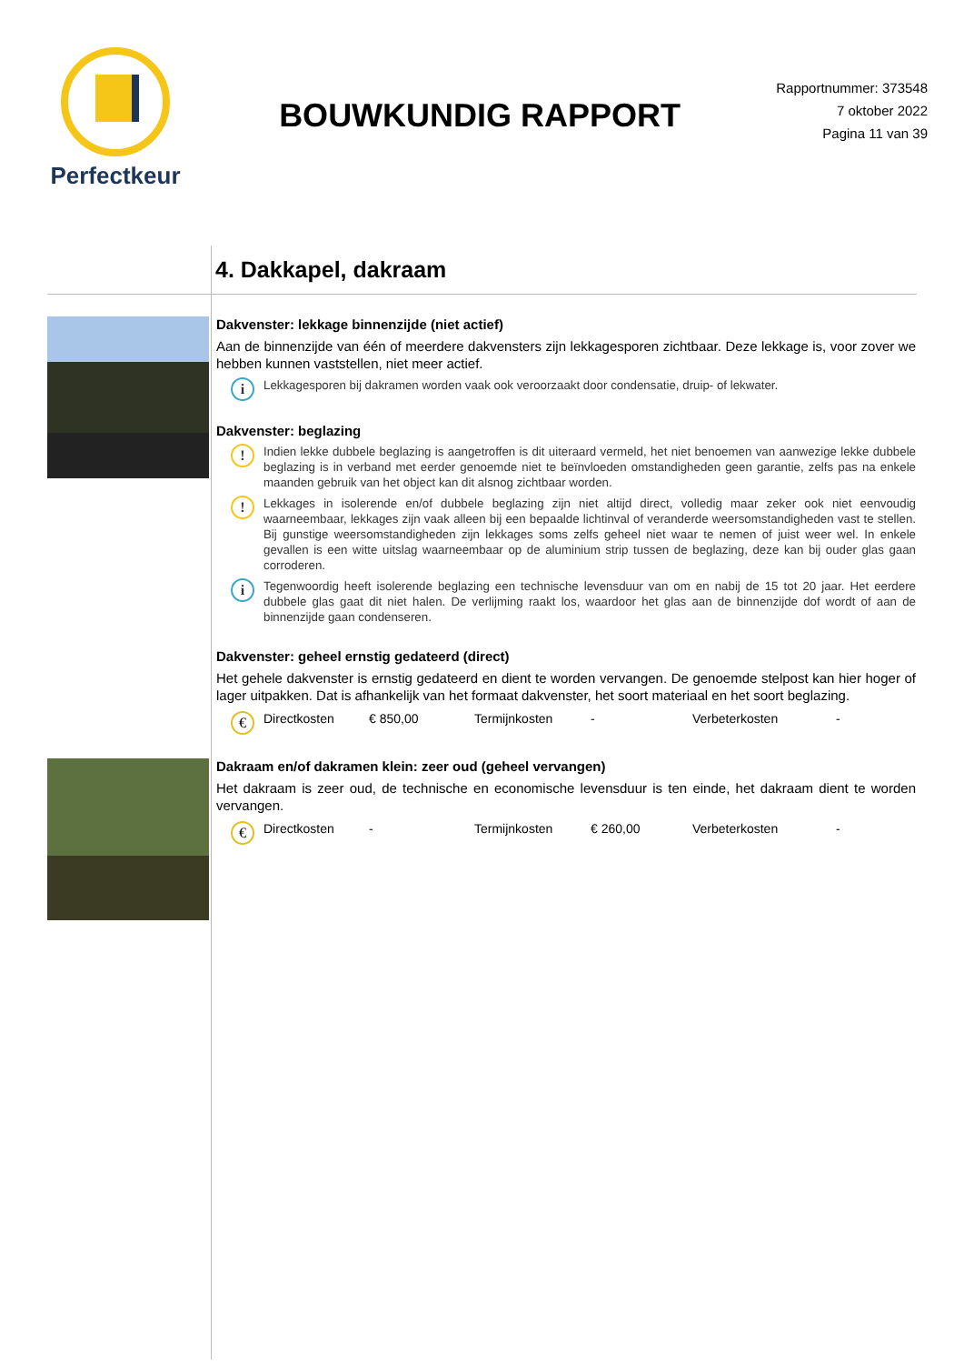Perfectkeur
BOUWKUNDIG RAPPORT
Rapportnummer: 373548
7 oktober 2022
Pagina 11 van 39
4. Dakkapel, dakraam
Dakvenster: lekkage binnenzijde (niet actief)
Aan de binnenzijde van één of meerdere dakvensters zijn lekkagesporen zichtbaar. Deze lekkage is, voor zover we hebben kunnen vaststellen, niet meer actief.
i
Lekkagesporen bij dakramen worden vaak ook veroorzaakt door condensatie, druip- of lekwater.
Dakvenster: beglazing
!
Indien lekke dubbele beglazing is aangetroffen is dit uiteraard vermeld, het niet benoemen van aanwezige lekke dubbele beglazing is in verband met eerder genoemde niet te beïnvloeden omstandigheden geen garantie, zelfs pas na enkele maanden gebruik van het object kan dit alsnog zichtbaar worden.
!
Lekkages in isolerende en/of dubbele beglazing zijn niet altijd direct, volledig maar zeker ook niet eenvoudig waarneembaar, lekkages zijn vaak alleen bij een bepaalde lichtinval of veranderde weersomstandigheden vast te stellen. Bij gunstige weersomstandigheden zijn lekkages soms zelfs geheel niet waar te nemen of juist weer wel. In enkele gevallen is een witte uitslag waarneembaar op de aluminium strip tussen de beglazing, deze kan bij ouder glas gaan corroderen.
i
Tegenwoordig heeft isolerende beglazing een technische levensduur van om en nabij de 15 tot 20 jaar. Het eerdere dubbele glas gaat dit niet halen. De verlijming raakt los, waardoor het glas aan de binnenzijde dof wordt of aan de binnenzijde gaan condenseren.
Dakvenster: geheel ernstig gedateerd (direct)
Het gehele dakvenster is ernstig gedateerd en dient te worden vervangen. De genoemde stelpost kan hier hoger of lager uitpakken. Dat is afhankelijk van het formaat dakvenster, het soort materiaal en het soort beglazing.
€
Directkosten € 850,00 Termijnkosten - Verbeterkosten -
Dakraam en/of dakramen klein: zeer oud (geheel vervangen)
Het dakraam is zeer oud, de technische en economische levensduur is ten einde, het dakraam dient te worden vervangen.
€
Directkosten - Termijnkosten € 260,00 Verbeterkosten -